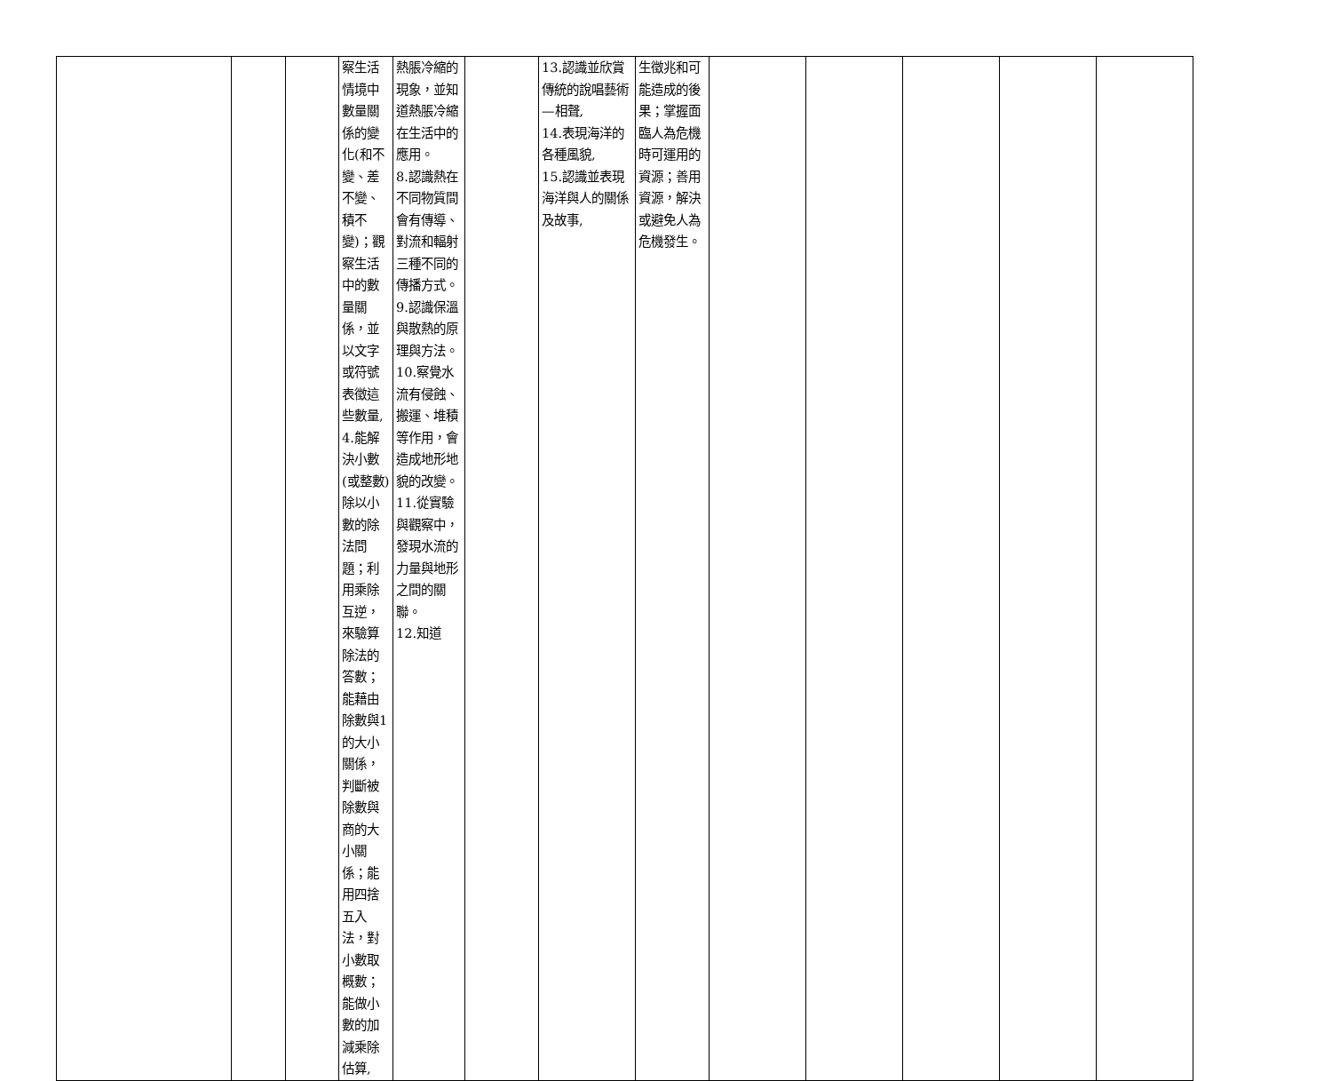| | | | 察生活情境中數量關係的變化(和不變、差不變、積不變)；觀察生活中的數量關係，並以文字或符號表徵這些數量, 4.能解決小數(或整數)除以小數的除法問題；利用乘除互逆，來驗算除法的答數；能藉由除數與1的大小關係，判斷被除數與商的大小關係；能用四捨五入法，對小數取概數；能做小數的加減乘除估算, | 熱脹冷縮的現象，並知道熱脹冷縮在生活中的應用。 8.認識熱在不同物質間會有傳導、對流和輻射三種不同的 傳播方式。 9.認識保溫與散熱的原理與方法。 10.察覺水流有侵蝕、搬運、堆積等作用，會造成地形地貌的改變。 11.從實驗與觀察中，發現水流的力量與地形之間的關聯。 12.知道 | | 13.認識並欣賞傳統的說唱藝術—相聲, 14.表現海洋的各種風貌, 15.認識並表現海洋與人的關係及故事, | 生徵兆和可能造成的後果；掌握面臨人為危機時可運用的資源；善用資源，解決或避免人為危機發生。 | | | | | |